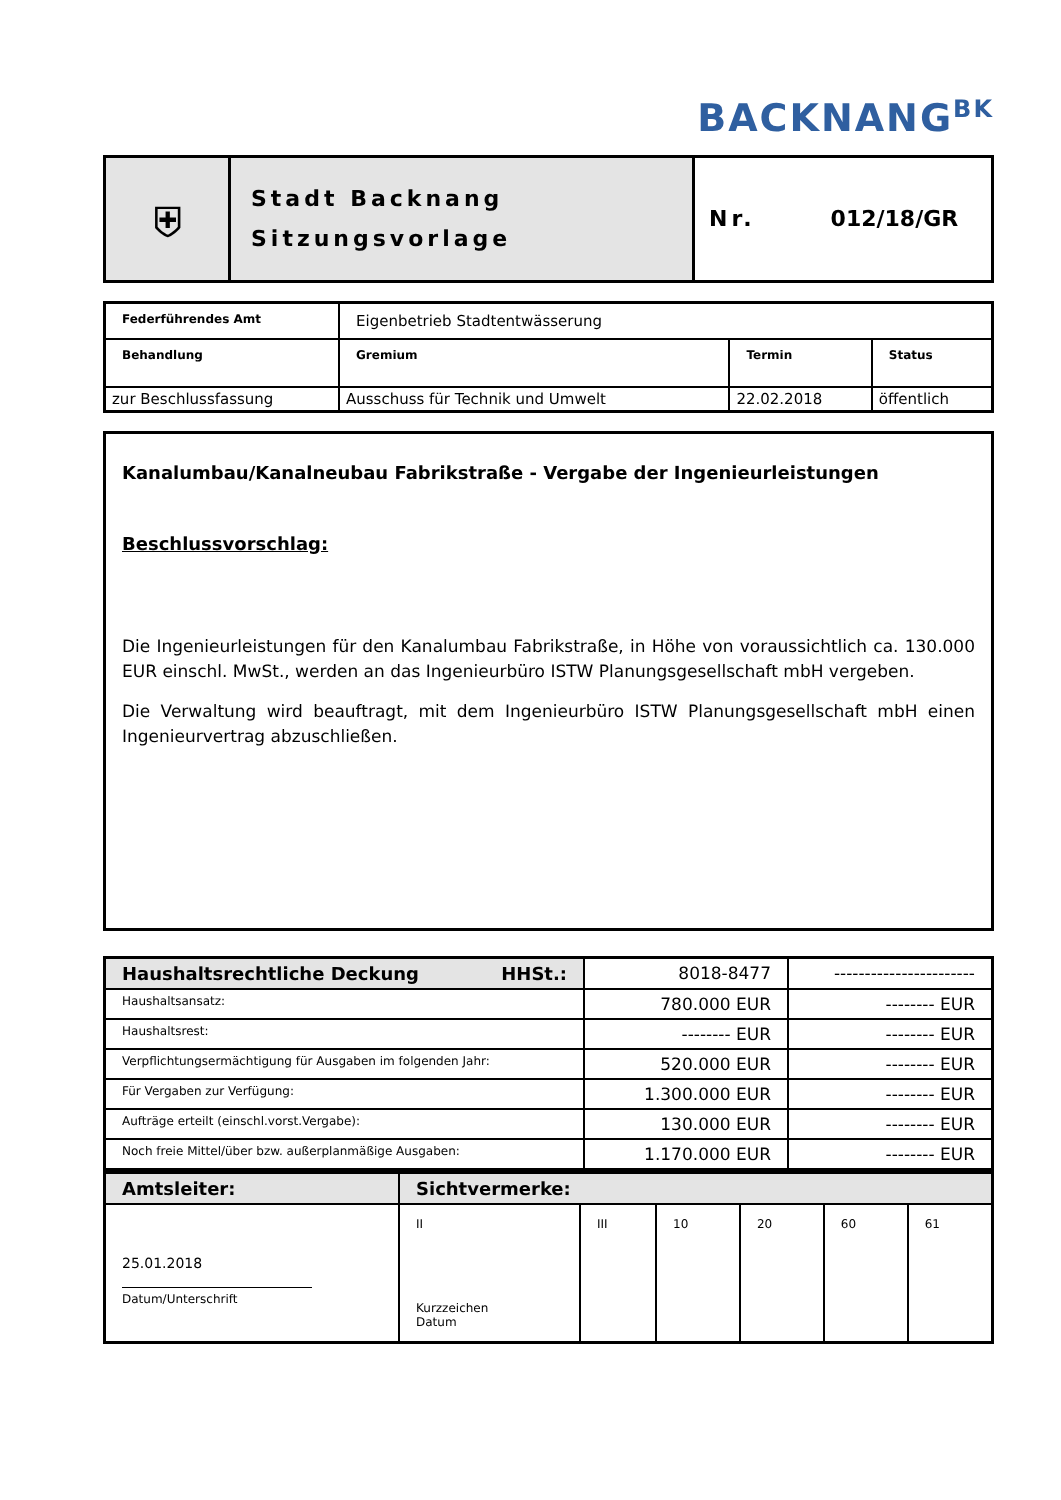BACKNANG<sup>BK</sup>
| ⛨ | Stadt Backnang Sitzungsvorlage | Nr. 012/18/GR |
| Federführendes Amt | Eigenbetrieb Stadtentwässerung | | |
| Behandlung | Gremium | Termin | Status |
| zur Beschlussfassung | Ausschuss für Technik und Umwelt | 22.02.2018 | öffentlich |
Kanalumbau/Kanalneubau Fabrikstraße - Vergabe der Ingenieurleistungen
Beschlussvorschlag:
Die Ingenieurleistungen für den Kanalumbau Fabrikstraße, in Höhe von voraussichtlich ca. 130.000 EUR einschl. MwSt., werden an das Ingenieurbüro ISTW Planungsgesellschaft mbH vergeben.
Die Verwaltung wird beauftragt, mit dem Ingenieurbüro ISTW Planungsgesellschaft mbH einen Ingenieurvertrag abzuschließen.
| Haushaltsrechtliche Deckung HHSt.: | 8018-8477 | ----------------------- |
| Haushaltsansatz: | 780.000 EUR | -------- EUR |
| Haushaltsrest: | -------- EUR | -------- EUR |
| Verpflichtungsermächtigung für Ausgaben im folgenden Jahr: | 520.000 EUR | -------- EUR |
| Für Vergaben zur Verfügung: | 1.300.000 EUR | -------- EUR |
| Aufträge erteilt (einschl.vorst.Vergabe): | 130.000 EUR | -------- EUR |
| Noch freie Mittel/über bzw. außerplanmäßige Ausgaben: | 1.170.000 EUR | -------- EUR |
| Amtsleiter: | Sichtvermerke: | | | | | |
| 25.01.2018 Datum/Unterschrift | II Kurzzeichen Datum | III | 10 | 20 | 60 | 61 |